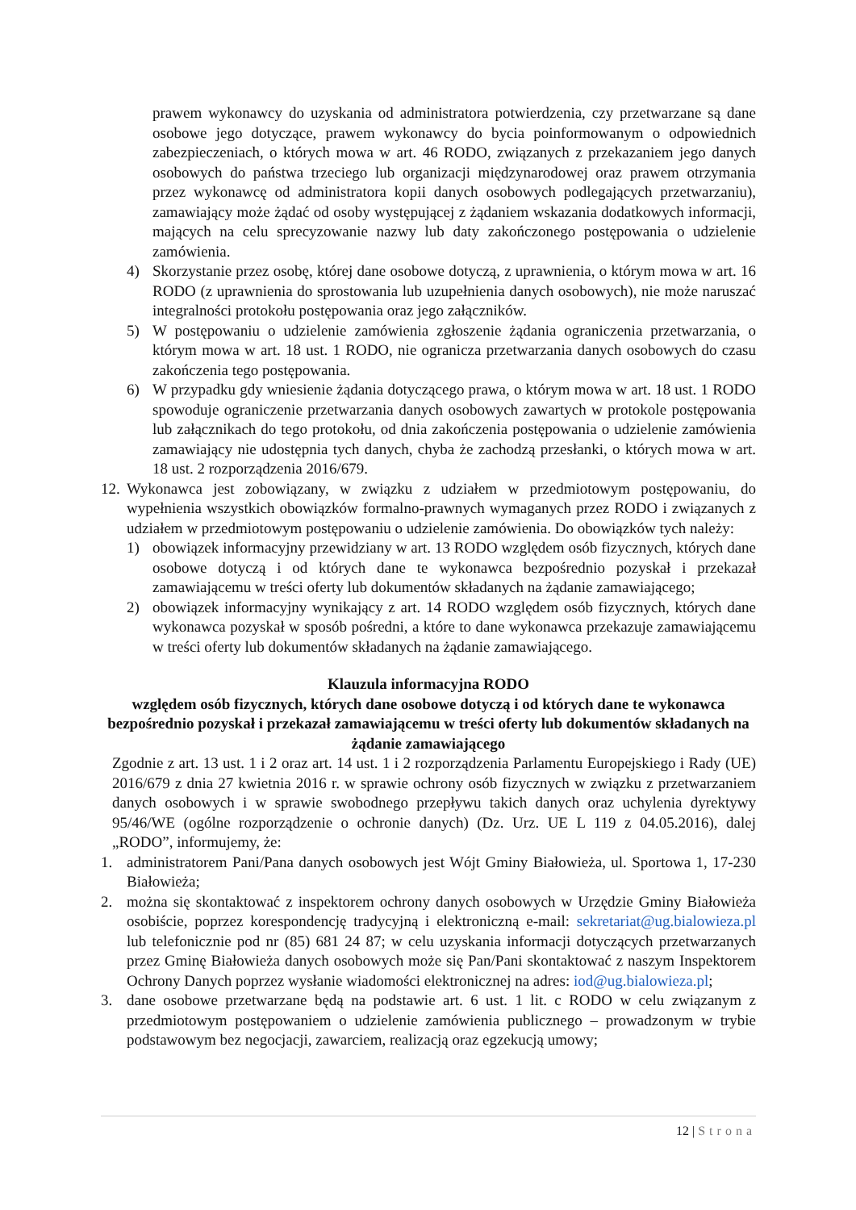prawem wykonawcy do uzyskania od administratora potwierdzenia, czy przetwarzane są dane osobowe jego dotyczące, prawem wykonawcy do bycia poinformowanym o odpowiednich zabezpieczeniach, o których mowa w art. 46 RODO, związanych z przekazaniem jego danych osobowych do państwa trzeciego lub organizacji międzynarodowej oraz prawem otrzymania przez wykonawcę od administratora kopii danych osobowych podlegających przetwarzaniu), zamawiający może żądać od osoby występującej z żądaniem wskazania dodatkowych informacji, mających na celu sprecyzowanie nazwy lub daty zakończonego postępowania o udzielenie zamówienia.
4) Skorzystanie przez osobę, której dane osobowe dotyczą, z uprawnienia, o którym mowa w art. 16 RODO (z uprawnienia do sprostowania lub uzupełnienia danych osobowych), nie może naruszać integralności protokołu postępowania oraz jego załączników.
5) W postępowaniu o udzielenie zamówienia zgłoszenie żądania ograniczenia przetwarzania, o którym mowa w art. 18 ust. 1 RODO, nie ogranicza przetwarzania danych osobowych do czasu zakończenia tego postępowania.
6) W przypadku gdy wniesienie żądania dotyczącego prawa, o którym mowa w art. 18 ust. 1 RODO spowoduje ograniczenie przetwarzania danych osobowych zawartych w protokole postępowania lub załącznikach do tego protokołu, od dnia zakończenia postępowania o udzielenie zamówienia zamawiający nie udostępnia tych danych, chyba że zachodzą przesłanki, o których mowa w art. 18 ust. 2 rozporządzenia 2016/679.
12.
Wykonawca jest zobowiązany, w związku z udziałem w przedmiotowym postępowaniu, do wypełnienia wszystkich obowiązków formalno-prawnych wymaganych przez RODO i związanych z udziałem w przedmiotowym postępowaniu o udzielenie zamówienia. Do obowiązków tych należy:
1) obowiązek informacyjny przewidziany w art. 13 RODO względem osób fizycznych, których dane osobowe dotyczą i od których dane te wykonawca bezpośrednio pozyskał i przekazał zamawiającemu w treści oferty lub dokumentów składanych na żądanie zamawiającego;
2) obowiązek informacyjny wynikający z art. 14 RODO względem osób fizycznych, których dane wykonawca pozyskał w sposób pośredni, a które to dane wykonawca przekazuje zamawiającemu w treści oferty lub dokumentów składanych na żądanie zamawiającego.
Klauzula informacyjna RODO
względem osób fizycznych, których dane osobowe dotyczą i od których dane te wykonawca bezpośrednio pozyskał i przekazał zamawiającemu w treści oferty lub dokumentów składanych na żądanie zamawiającego
Zgodnie z art. 13 ust. 1 i 2 oraz art. 14 ust. 1 i 2 rozporządzenia Parlamentu Europejskiego i Rady (UE) 2016/679 z dnia 27 kwietnia 2016 r. w sprawie ochrony osób fizycznych w związku z przetwarzaniem danych osobowych i w sprawie swobodnego przepływu takich danych oraz uchylenia dyrektywy 95/46/WE (ogólne rozporządzenie o ochronie danych) (Dz. Urz. UE L 119 z 04.05.2016), dalej „RODO”, informujemy, że:
1. administratorem Pani/Pana danych osobowych jest Wójt Gminy Białowieża, ul. Sportowa 1, 17-230 Białowieża;
2. można się skontaktować z inspektorem ochrony danych osobowych w Urzędzie Gminy Białowieża osobiście, poprzez korespondencję tradycyjną i elektroniczną e-mail: sekretariat@ug.bialowieza.pl lub telefonicznie pod nr (85) 681 24 87; w celu uzyskania informacji dotyczących przetwarzanych przez Gminę Białowieża danych osobowych może się Pan/Pani skontaktować z naszym Inspektorem Ochrony Danych poprzez wysłanie wiadomości elektronicznej na adres: iod@ug.bialowieza.pl;
3. dane osobowe przetwarzane będą na podstawie art. 6 ust. 1 lit. c RODO w celu związanym z przedmiotowym postępowaniem o udzielenie zamówienia publicznego – prowadzonym w trybie podstawowym bez negocjacji, zawarciem, realizacją oraz egzekucją umowy;
12 | Strona